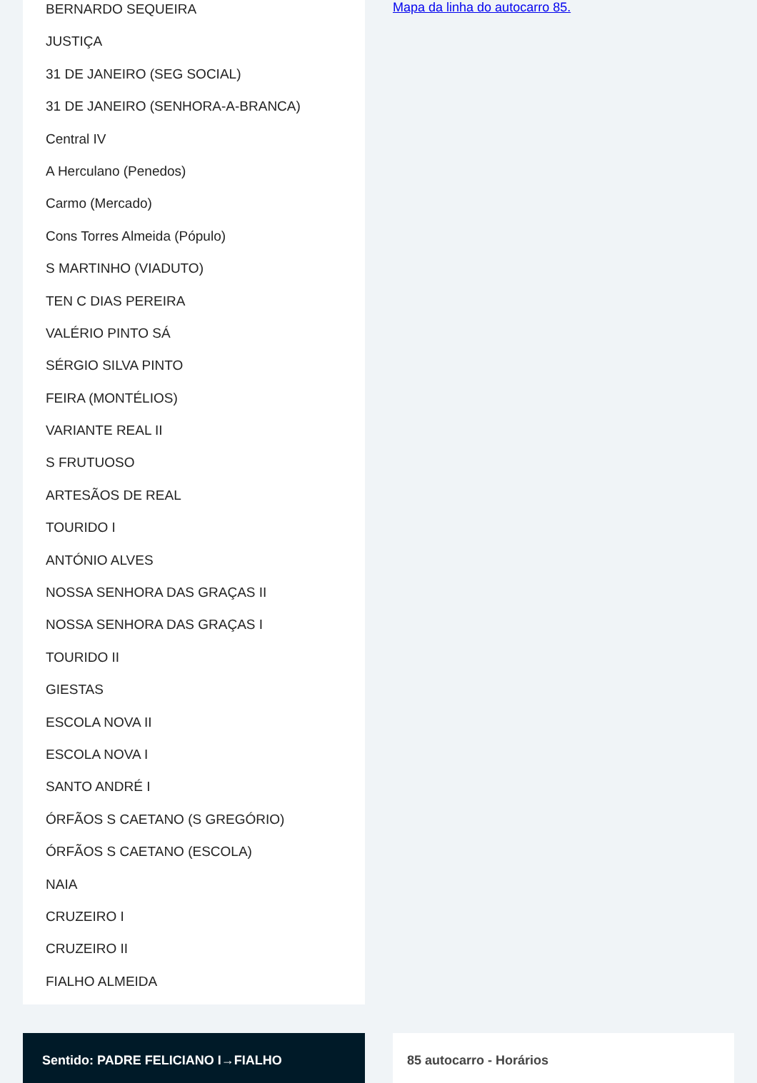BERNARDO SEQUEIRA
JUSTIÇA
31 DE JANEIRO (SEG SOCIAL)
31 DE JANEIRO (SENHORA-A-BRANCA)
Central IV
A Herculano (Penedos)
Carmo (Mercado)
Cons Torres Almeida (Pópulo)
S MARTINHO (VIADUTO)
TEN C DIAS PEREIRA
VALÉRIO PINTO SÁ
SÉRGIO SILVA PINTO
FEIRA (MONTÉLIOS)
VARIANTE REAL II
S FRUTUOSO
ARTESÃOS DE REAL
TOURIDO I
ANTÓNIO ALVES
NOSSA SENHORA DAS GRAÇAS II
NOSSA SENHORA DAS GRAÇAS I
TOURIDO II
GIESTAS
ESCOLA NOVA II
ESCOLA NOVA I
SANTO ANDRÉ I
ÓRFÃOS S CAETANO (S GREGÓRIO)
ÓRFÃOS S CAETANO (ESCOLA)
NAIA
CRUZEIRO I
CRUZEIRO II
FIALHO ALMEIDA
Mapa da linha do autocarro 85.
Sentido: PADRE FELICIANO I→FIALHO 85 autocarro - Horários